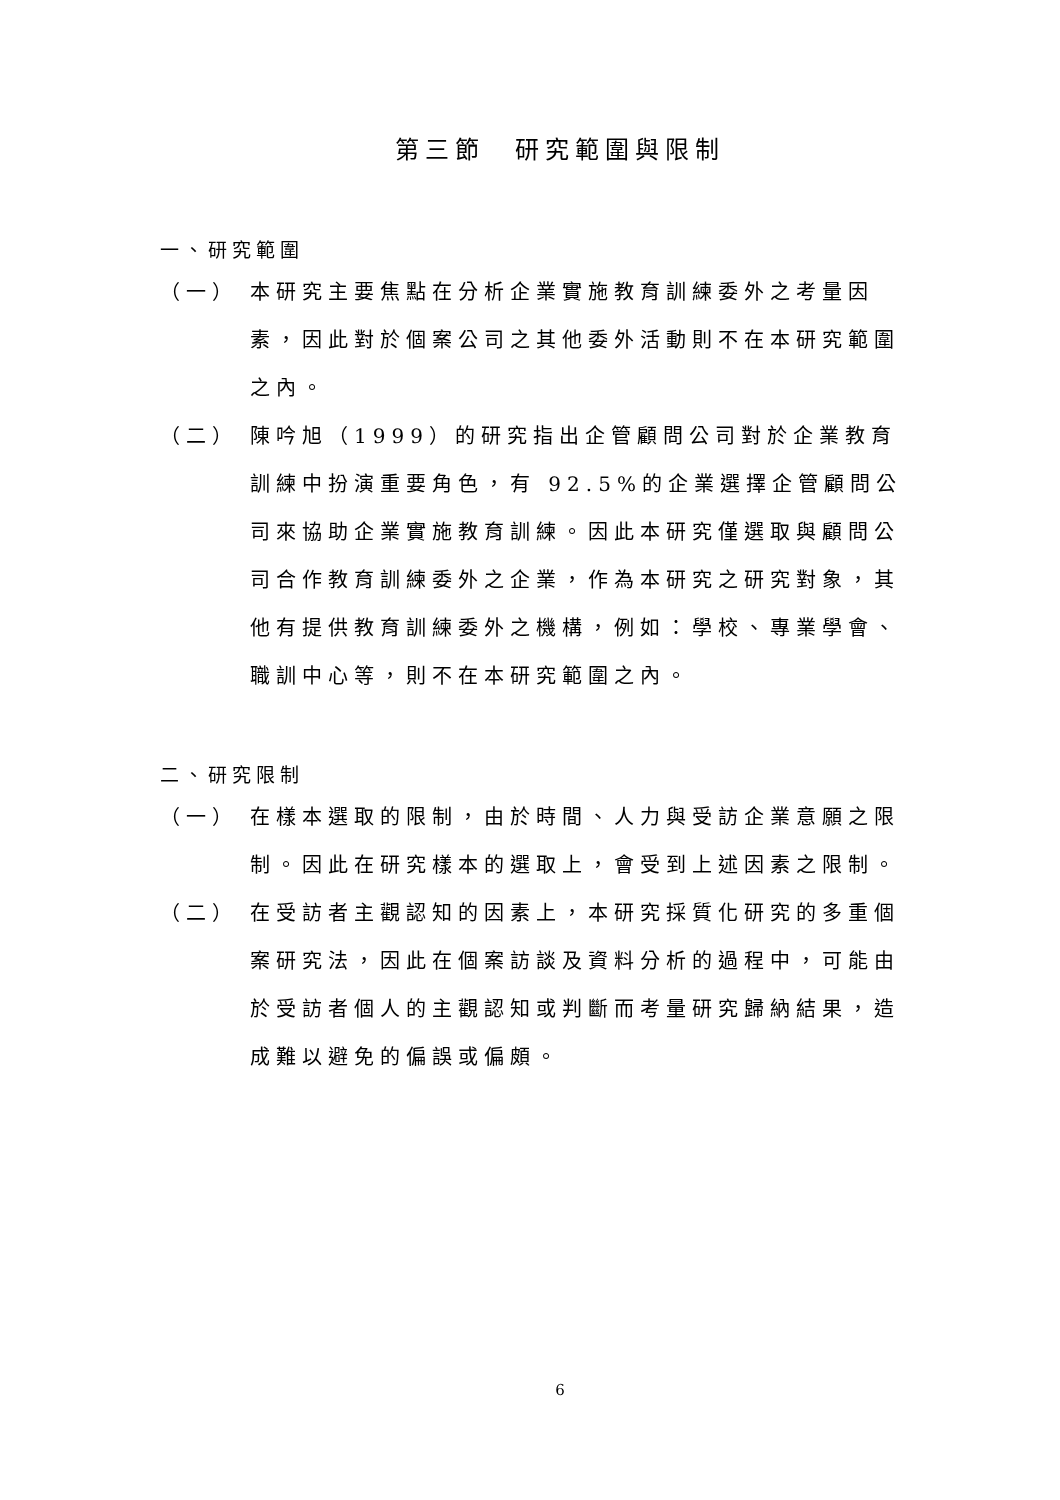第三節　研究範圍與限制
一、研究範圍
（一） 本研究主要焦點在分析企業實施教育訓練委外之考量因素，因此對於個案公司之其他委外活動則不在本研究範圍之內。
（二） 陳吟旭（1999）的研究指出企管顧問公司對於企業教育訓練中扮演重要角色，有 92.5%的企業選擇企管顧問公司來協助企業實施教育訓練。因此本研究僅選取與顧問公司合作教育訓練委外之企業，作為本研究之研究對象，其他有提供教育訓練委外之機構，例如：學校、專業學會、職訓中心等，則不在本研究範圍之內。
二、研究限制
（一） 在樣本選取的限制，由於時間、人力與受訪企業意願之限制。因此在研究樣本的選取上，會受到上述因素之限制。
（二） 在受訪者主觀認知的因素上，本研究採質化研究的多重個案研究法，因此在個案訪談及資料分析的過程中，可能由於受訪者個人的主觀認知或判斷而考量研究歸納結果，造成難以避免的偏誤或偏頗。
6